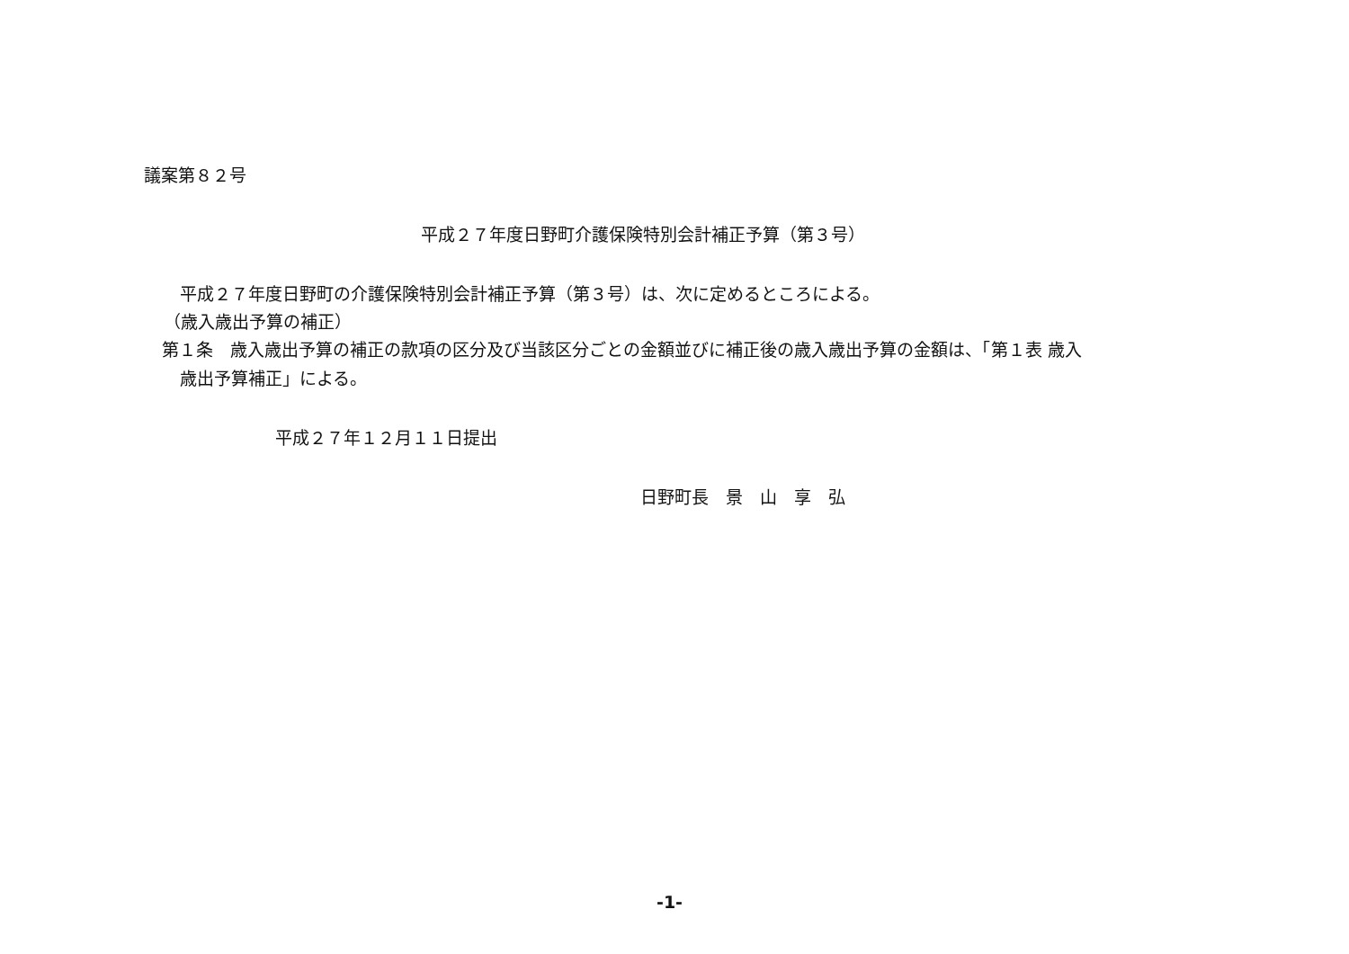議案第８２号
平成２７年度日野町介護保険特別会計補正予算（第３号）
平成２７年度日野町の介護保険特別会計補正予算（第３号）は、次に定めるところによる。
（歳入歳出予算の補正）
第１条　歳入歳出予算の補正の款項の区分及び当該区分ごとの金額並びに補正後の歳入歳出予算の金額は、「第１表 歳入
歳出予算補正」による。
平成２７年１２月１１日提出
日野町長　景　山　享　弘
-1-